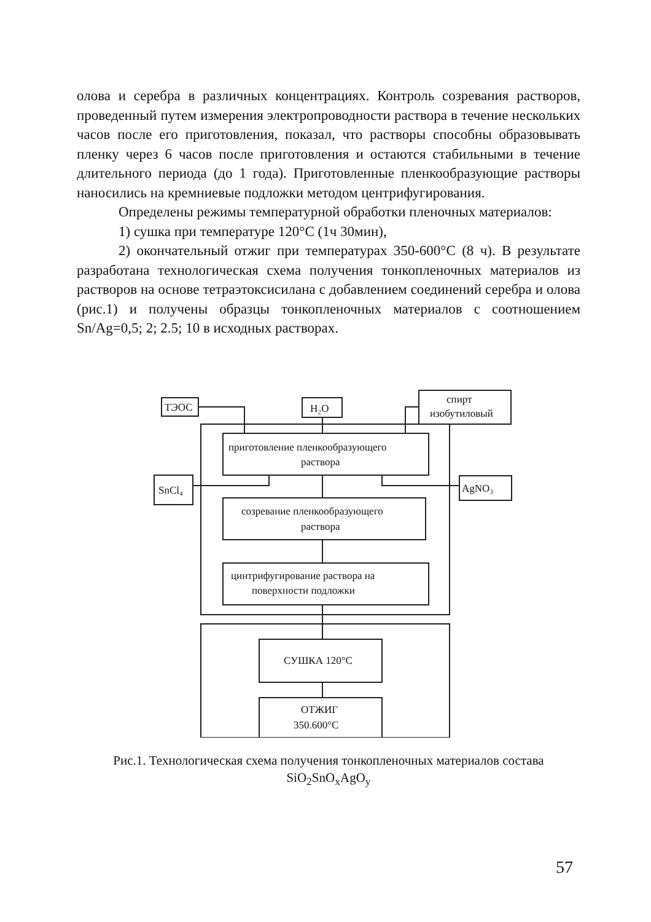олова и серебра в различных концентрациях. Контроль созревания растворов, проведенный путем измерения электропроводности раствора в течение нескольких часов после его приготовления, показал, что растворы способны образовывать пленку через 6 часов после приготовления и остаются стабильными в течение длительного периода (до 1 года). Приготовленные пленкообразующие растворы наносились на кремниевые подложки методом центрифугирования.
Определены режимы температурной обработки пленочных материалов:
1) сушка при температуре 120°С (1ч 30мин),
2) окончательный отжиг при температурах 350-600°С (8 ч). В результате разработана технологическая схема получения тонкопленочных материалов из растворов на основе тетраэтоксисилана с добавлением соединений серебра и олова (рис.1) и получены образцы тонкопленочных материалов с соотношением Sn/Ag=0,5; 2; 2.5; 10 в исходных растворах.
ТЭОС
H₂O
спирт
изобутиловый
приготовление пленкообразующего
раствора
SnCl₄
AgNO₃
созревание пленкообразующего
раствора
цинтрифугирование раствора на
поверхности подложки
СУШКА 120°С
ОТЖИГ
350.600°С
Рис.1. Технологическая схема получения тонкопленочных материалов состава SiO<sub>2</sub>SnO<sub>x</sub>AgO<sub>y</sub>
57